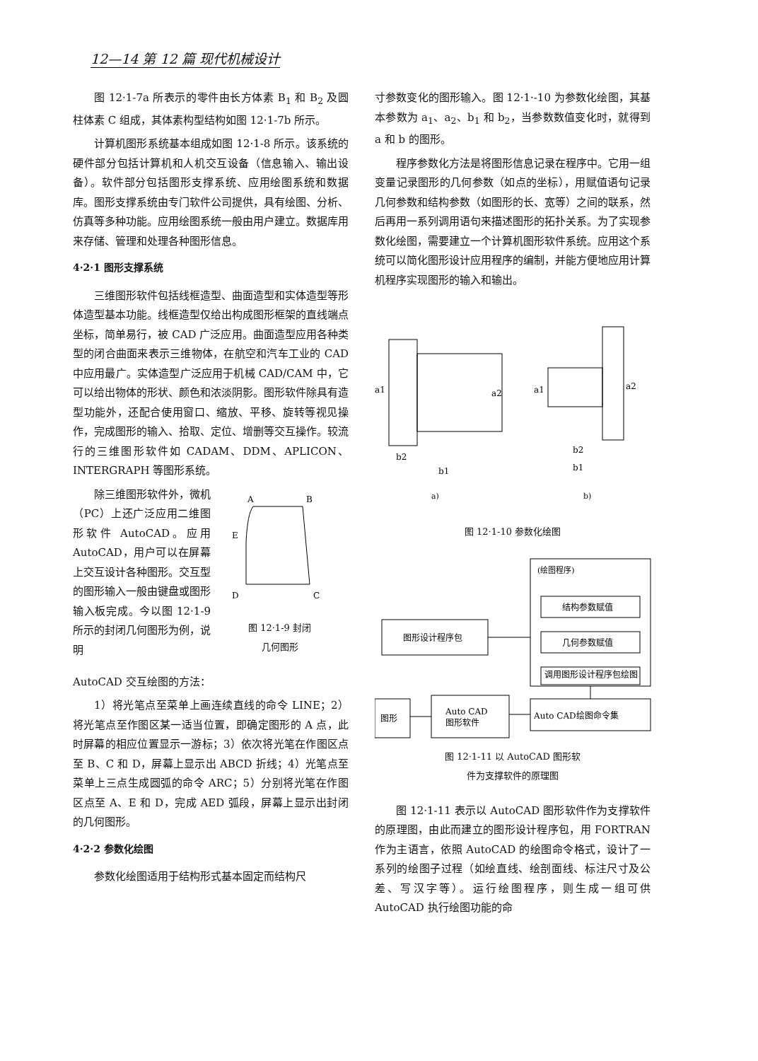12—14 第 12 篇 现代机械设计
图 12·1-7a 所表示的零件由长方体素 B<sub>1</sub> 和 B<sub>2</sub> 及圆柱体素 C 组成，其体素构型结构如图 12·1-7b 所示。
计算机图形系统基本组成如图 12·1-8 所示。该系统的硬件部分包括计算机和人机交互设备（信息输入、输出设备）。软件部分包括图形支撑系统、应用绘图系统和数据库。图形支撑系统由专门软件公司提供，具有绘图、分析、仿真等多种功能。应用绘图系统一般由用户建立。数据库用来存储、管理和处理各种图形信息。
4·2·1 图形支撑系统
三维图形软件包括线框造型、曲面造型和实体造型等形体造型基本功能。线框造型仅给出构成图形框架的直线端点坐标，简单易行，被 CAD 广泛应用。曲面造型应用各种类型的闭合曲面来表示三维物体，在航空和汽车工业的 CAD 中应用最广。实体造型广泛应用于机械 CAD/CAM 中，它可以给出物体的形状、颜色和浓淡阴影。图形软件除具有造型功能外，还配合使用窗口、缩放、平移、旋转等视见操作，完成图形的输入、拾取、定位、增删等交互操作。较流行的三维图形软件如 CADAM、DDM、APLICON、INTERGRAPH 等图形系统。
除三维图形软件外，微机（PC）上还广泛应用二维图形软件 AutoCAD。应用 AutoCAD，用户可以在屏幕上交互设计各种图形。交互型的图形输入一般由键盘或图形输入板完成。今以图 12·1-9 所示的封闭几何图形为例，说明
A
B
E
D
C
图 12·1-9 封闭
几何图形
AutoCAD 交互绘图的方法：
1）将光笔点至菜单上画连续直线的命令 LINE；2）将光笔点至作图区某一适当位置，即确定图形的 A 点，此时屏幕的相应位置显示一游标；3）依次将光笔在作图区点至 B、C 和 D，屏幕上显示出 ABCD 折线；4）光笔点至菜单上三点生成圆弧的命令 ARC；5）分别将光笔在作图区点至 A、E 和 D，完成 AED 弧段，屏幕上显示出封闭的几何图形。
4·2·2 参数化绘图
参数化绘图适用于结构形式基本固定而结构尺
寸参数变化的图形输入。图 12·1·-10 为参数化绘图，其基本参数为 a<sub>1</sub>、a<sub>2</sub>、b<sub>1</sub> 和 b<sub>2</sub>，当参数数值变化时，就得到 a 和 b 的图形。
程序参数化方法是将图形信息记录在程序中。它用一组变量记录图形的几何参数（如点的坐标），用赋值语句记录几何参数和结构参数（如图形的长、宽等）之间的联系，然后再用一系列调用语句来描述图形的拓扑关系。为了实现参数化绘图，需要建立一个计算机图形软件系统。应用这个系统可以简化图形设计应用程序的编制，并能方便地应用计算机程序实现图形的输入和输出。
a1
a2
b2
b1
a1
a2
b2
b1
a)
b)
图 12·1-10 参数化绘图
(绘图程序)
结构参数赋值
几何参数赋值
调用图形设计程序包绘图
图形设计程序包
Auto CAD绘图命令集
Auto CAD
图形软件
图形
图 12·1-11 以 AutoCAD 图形软
件为支撑软件的原理图
图 12·1-11 表示以 AutoCAD 图形软件作为支撑软件的原理图，由此而建立的图形设计程序包，用 FORTRAN 作为主语言，依照 AutoCAD 的绘图命令格式，设计了一系列的绘图子过程（如绘直线、绘剖面线、标注尺寸及公差、写汉字等）。运行绘图程序，则生成一组可供 AutoCAD 执行绘图功能的命